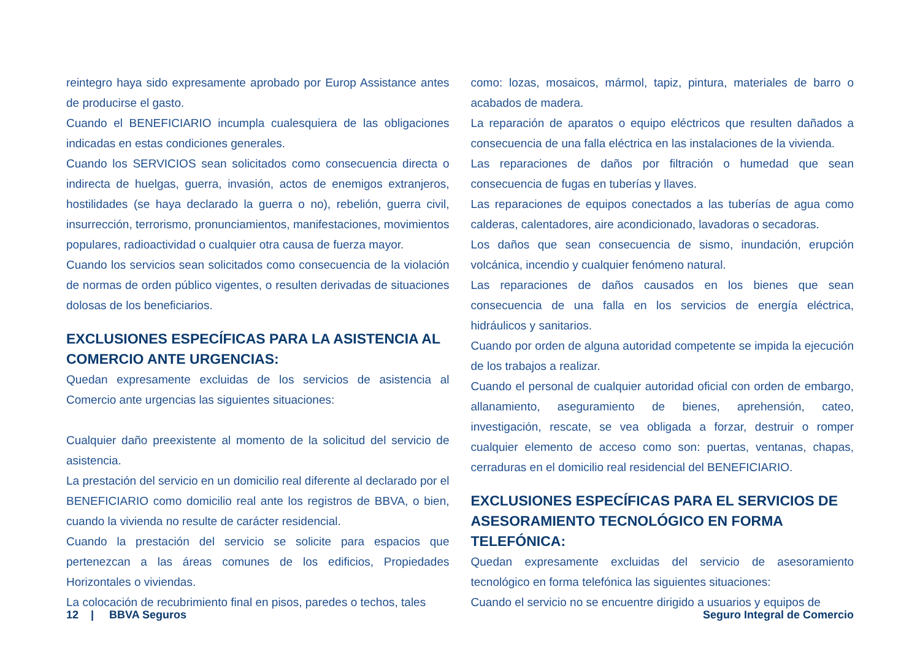reintegro haya sido expresamente aprobado por Europ Assistance antes de producirse el gasto.
Cuando el BENEFICIARIO incumpla cualesquiera de las obligaciones indicadas en estas condiciones generales.
Cuando los SERVICIOS sean solicitados como consecuencia directa o indirecta de huelgas, guerra, invasión, actos de enemigos extranjeros, hostilidades (se haya declarado la guerra o no), rebelión, guerra civil, insurrección, terrorismo, pronunciamientos, manifestaciones, movimientos populares, radioactividad o cualquier otra causa de fuerza mayor.
Cuando los servicios sean solicitados como consecuencia de la violación de normas de orden público vigentes, o resulten derivadas de situaciones dolosas de los beneficiarios.
EXCLUSIONES ESPECÍFICAS PARA LA ASISTENCIA AL COMERCIO ANTE URGENCIAS:
Quedan expresamente excluidas de los servicios de asistencia al Comercio ante urgencias las siguientes situaciones:
Cualquier daño preexistente al momento de la solicitud del servicio de asistencia.
La prestación del servicio en un domicilio real diferente al declarado por el BENEFICIARIO como domicilio real ante los registros de BBVA, o bien, cuando la vivienda no resulte de carácter residencial.
Cuando la prestación del servicio se solicite para espacios que pertenezcan a las áreas comunes de los edificios, Propiedades Horizontales o viviendas.
La colocación de recubrimiento final en pisos, paredes o techos, tales
como: lozas, mosaicos, mármol, tapiz, pintura, materiales de barro o acabados de madera.
La reparación de aparatos o equipo eléctricos que resulten dañados a consecuencia de una falla eléctrica en las instalaciones de la vivienda.
Las reparaciones de daños por filtración o humedad que sean consecuencia de fugas en tuberías y llaves.
Las reparaciones de equipos conectados a las tuberías de agua como calderas, calentadores, aire acondicionado, lavadoras o secadoras.
Los daños que sean consecuencia de sismo, inundación, erupción volcánica, incendio y cualquier fenómeno natural.
Las reparaciones de daños causados en los bienes que sean consecuencia de una falla en los servicios de energía eléctrica, hidráulicos y sanitarios.
Cuando por orden de alguna autoridad competente se impida la ejecución de los trabajos a realizar.
Cuando el personal de cualquier autoridad oficial con orden de embargo, allanamiento, aseguramiento de bienes, aprehensión, cateo, investigación, rescate, se vea obligada a forzar, destruir o romper cualquier elemento de acceso como son: puertas, ventanas, chapas, cerraduras en el domicilio real residencial del BENEFICIARIO.
EXCLUSIONES ESPECÍFICAS PARA EL SERVICIOS DE ASESORAMIENTO TECNOLÓGICO EN FORMA TELEFÓNICA:
Quedan expresamente excluidas del servicio de asesoramiento tecnológico en forma telefónica las siguientes situaciones:
Cuando el servicio no se encuentre dirigido a usuarios y equipos de
12 | BBVA Seguros Seguro Integral de Comercio